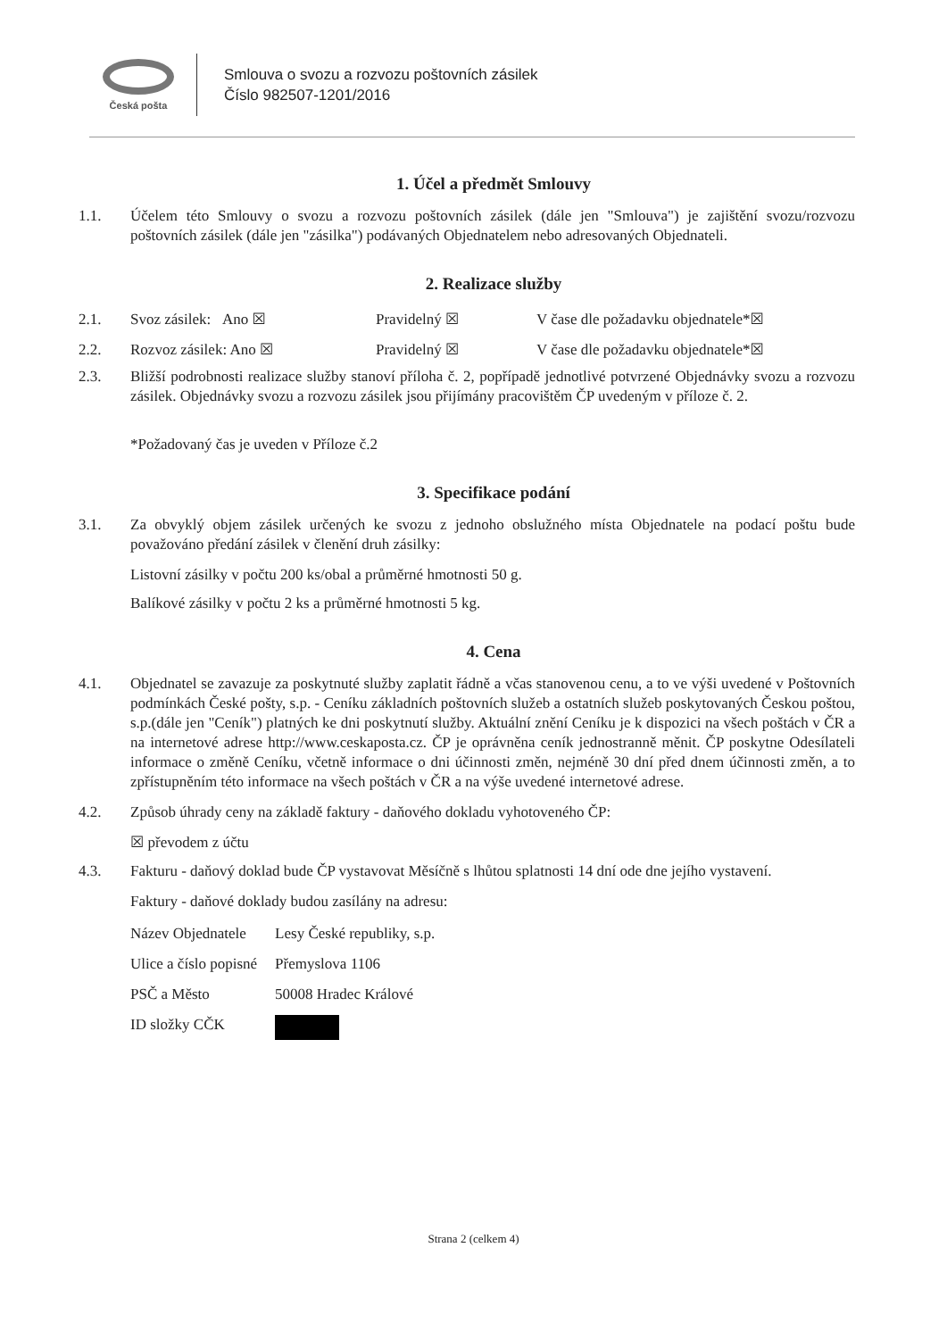Česká pošta
Smlouva o svozu a rozvozu poštovních zásilek
Číslo 982507-1201/2016
1. Účel a předmět Smlouvy
1.1. Účelem této Smlouvy o svozu a rozvozu poštovních zásilek (dále jen "Smlouva") je zajištění svozu/rozvozu poštovních zásilek (dále jen "zásilka") podávaných Objednatelem nebo adresovaných Objednateli.
2. Realizace služby
| 2.1. | Svoz zásilek: Ano ☒ | Pravidelný ☒ | V čase dle požadavku objednatele*☒ |
| 2.2. | Rozvoz zásilek: Ano ☒ | Pravidelný ☒ | V čase dle požadavku objednatele*☒ |
2.3. Bližší podrobnosti realizace služby stanoví příloha č. 2, popřípadě jednotlivé potvrzené Objednávky svozu a rozvozu zásilek. Objednávky svozu a rozvozu zásilek jsou přijímány pracovištěm ČP uvedeným v příloze č. 2.
*Požadovaný čas je uveden v Příloze č.2
3. Specifikace podání
3.1. Za obvyklý objem zásilek určených ke svozu z jednoho obslužného místa Objednatele na podací poštu bude považováno předání zásilek v členění druh zásilky:
Listovní zásilky v počtu 200 ks/obal a průměrné hmotnosti 50 g.
Balíkové zásilky v počtu 2 ks a průměrné hmotnosti 5 kg.
4. Cena
4.1. Objednatel se zavazuje za poskytnuté služby zaplatit řádně a včas stanovenou cenu, a to ve výši uvedené v Poštovních podmínkách České pošty, s.p. - Ceníku základních poštovních služeb a ostatních služeb poskytovaných Českou poštou, s.p.(dále jen "Ceník") platných ke dni poskytnutí služby. Aktuální znění Ceníku je k dispozici na všech poštách v ČR a na internetové adrese http://www.ceskaposta.cz. ČP je oprávněna ceník jednostranně měnit. ČP poskytne Odesílateli informace o změně Ceníku, včetně informace o dni účinnosti změn, nejméně 30 dní před dnem účinnosti změn, a to zpřístupněním této informace na všech poštách v ČR a na výše uvedené internetové adrese.
4.2. Způsob úhrady ceny na základě faktury - daňového dokladu vyhotoveného ČP:
☒ převodem z účtu
4.3. Fakturu - daňový doklad bude ČP vystavovat Měsíčně s lhůtou splatnosti 14 dní ode dne jejího vystavení.
Faktury - daňové doklady budou zasílány na adresu:
| Název Objednatele | Lesy České republiky, s.p. |
| Ulice a číslo popisné | Přemyslova 1106 |
| PSČ a Město | 50008 Hradec Králové |
| ID složky CČK | |
Strana 2 (celkem 4)